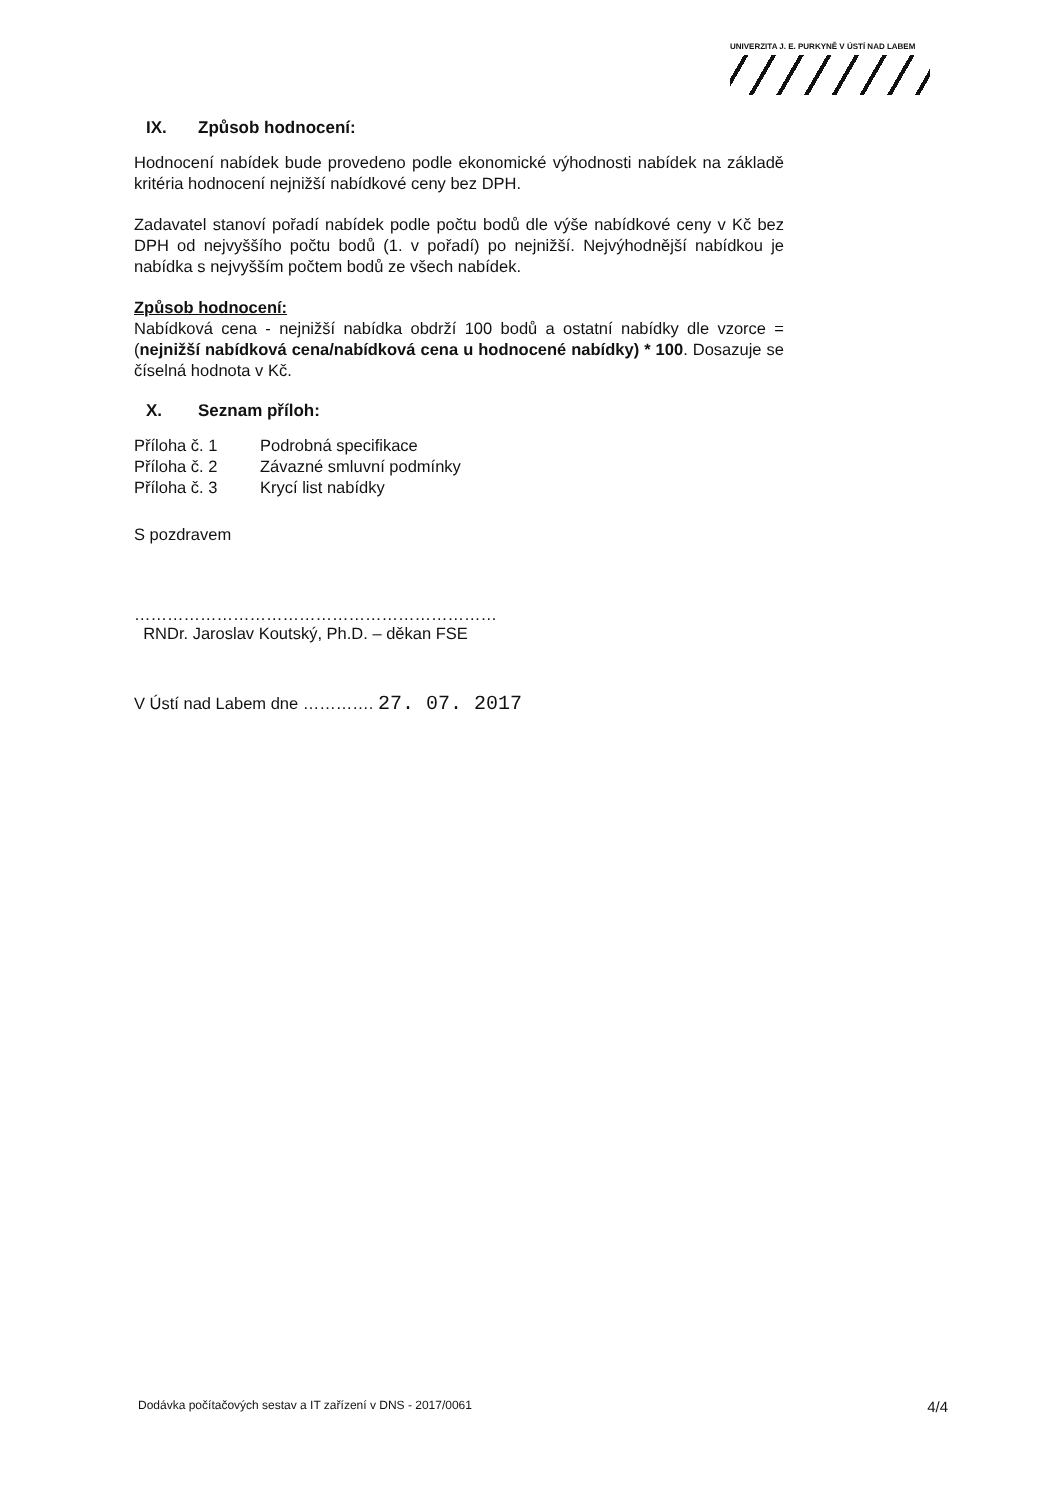UNIVERZITA J. E. PURKYNĚ V ÚSTÍ NAD LABEM
IX. Způsob hodnocení:
Hodnocení nabídek bude provedeno podle ekonomické výhodnosti nabídek na základě kritéria hodnocení nejnižší nabídkové ceny bez DPH.
Zadavatel stanoví pořadí nabídek podle počtu bodů dle výše nabídkové ceny v Kč bez DPH od nejvyššího počtu bodů (1. v pořadí) po nejnižší. Nejvýhodnější nabídkou je nabídka s nejvyšším počtem bodů ze všech nabídek.
Způsob hodnocení:
Nabídková cena - nejnižší nabídka obdrží 100 bodů a ostatní nabídky dle vzorce = (nejnižší nabídková cena/nabídková cena u hodnocené nabídky) * 100. Dosazuje se číselná hodnota v Kč.
X. Seznam příloh:
| Příloha č. 1 | Podrobná specifikace |
| Příloha č. 2 | Závazné smluvní podmínky |
| Příloha č. 3 | Krycí list nabídky |
S pozdravem
…………………………………………………………
RNDr. Jaroslav Koutský, Ph.D. – děkan FSE
V Ústí nad Labem dne …………. 27. 07. 2017
Dodávka počítačových sestav a IT zařízení v DNS - 2017/0061 4/4